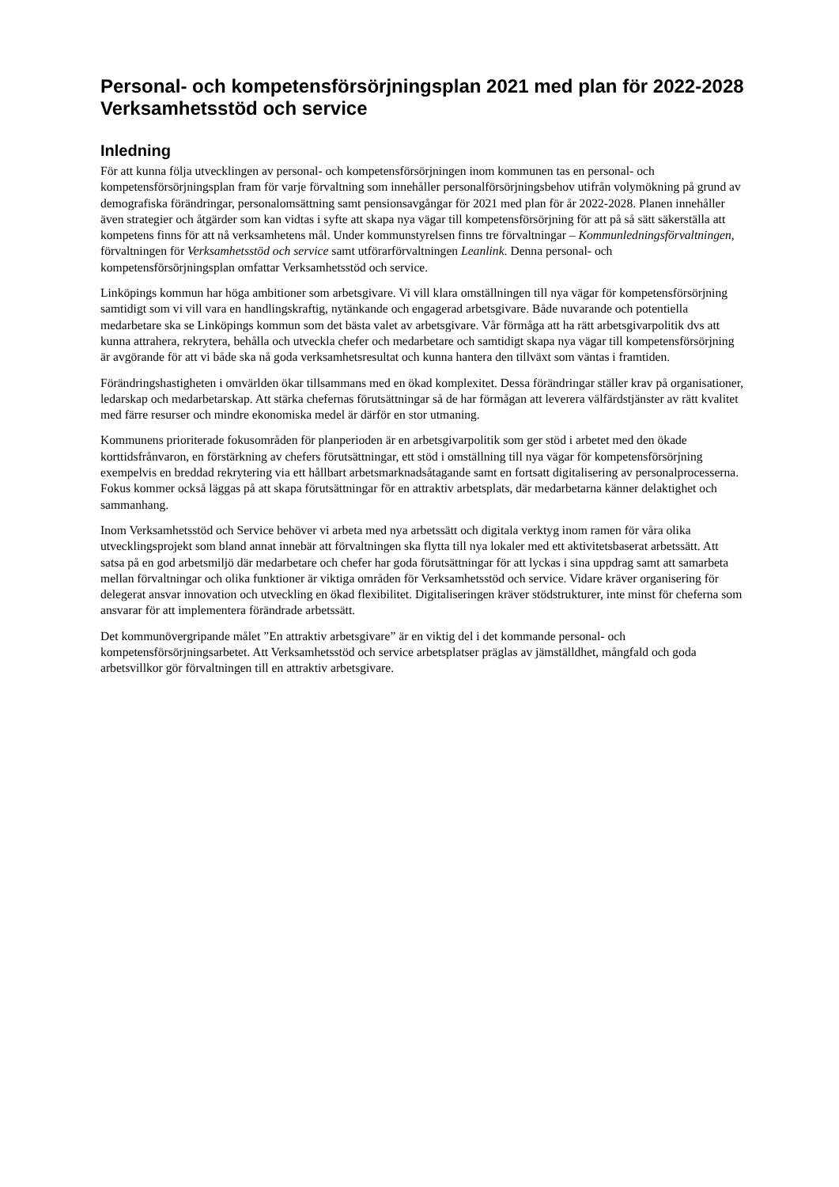Personal- och kompetensförsörjningsplan 2021 med plan för 2022-2028 Verksamhetsstöd och service
Inledning
För att kunna följa utvecklingen av personal- och kompetensförsörjningen inom kommunen tas en personal- och kompetensförsörjningsplan fram för varje förvaltning som innehåller personalförsörjningsbehov utifrån volymökning på grund av demografiska förändringar, personalomsättning samt pensionsavgångar för 2021 med plan för år 2022-2028. Planen innehåller även strategier och åtgärder som kan vidtas i syfte att skapa nya vägar till kompetensförsörjning för att på så sätt säkerställa att kompetens finns för att nå verksamhetens mål. Under kommunstyrelsen finns tre förvaltningar – Kommunledningsförvaltningen, förvaltningen för Verksamhetsstöd och service samt utförarförvaltningen Leanlink. Denna personal- och kompetensförsörjningsplan omfattar Verksamhetsstöd och service.
Linköpings kommun har höga ambitioner som arbetsgivare. Vi vill klara omställningen till nya vägar för kompetensförsörjning samtidigt som vi vill vara en handlingskraftig, nytänkande och engagerad arbetsgivare. Både nuvarande och potentiella medarbetare ska se Linköpings kommun som det bästa valet av arbetsgivare. Vår förmåga att ha rätt arbetsgivarpolitik dvs att kunna attrahera, rekrytera, behålla och utveckla chefer och medarbetare och samtidigt skapa nya vägar till kompetensförsörjning är avgörande för att vi både ska nå goda verksamhetsresultat och kunna hantera den tillväxt som väntas i framtiden.
Förändringshastigheten i omvärlden ökar tillsammans med en ökad komplexitet. Dessa förändringar ställer krav på organisationer, ledarskap och medarbetarskap. Att stärka chefernas förutsättningar så de har förmågan att leverera välfärdstjänster av rätt kvalitet med färre resurser och mindre ekonomiska medel är därför en stor utmaning.
Kommunens prioriterade fokusområden för planperioden är en arbetsgivarpolitik som ger stöd i arbetet med den ökade korttidsfrånvaron, en förstärkning av chefers förutsättningar, ett stöd i omställning till nya vägar för kompetensförsörjning exempelvis en breddad rekrytering via ett hållbart arbetsmarknadsåtagande samt en fortsatt digitalisering av personalprocesserna. Fokus kommer också läggas på att skapa förutsättningar för en attraktiv arbetsplats, där medarbetarna känner delaktighet och sammanhang.
Inom Verksamhetsstöd och Service behöver vi arbeta med nya arbetssätt och digitala verktyg inom ramen för våra olika utvecklingsprojekt som bland annat innebär att förvaltningen ska flytta till nya lokaler med ett aktivitetsbaserat arbetssätt. Att satsa på en god arbetsmiljö där medarbetare och chefer har goda förutsättningar för att lyckas i sina uppdrag samt att samarbeta mellan förvaltningar och olika funktioner är viktiga områden för Verksamhetsstöd och service. Vidare kräver organisering för delegerat ansvar innovation och utveckling en ökad flexibilitet. Digitaliseringen kräver stödstrukturer, inte minst för cheferna som ansvarar för att implementera förändrade arbetssätt.
Det kommunövergripande målet ”En attraktiv arbetsgivare” är en viktig del i det kommande personal- och kompetensförsörjningsarbetet. Att Verksamhetsstöd och service arbetsplatser präglas av jämställdhet, mångfald och goda arbetsvillkor gör förvaltningen till en attraktiv arbetsgivare.